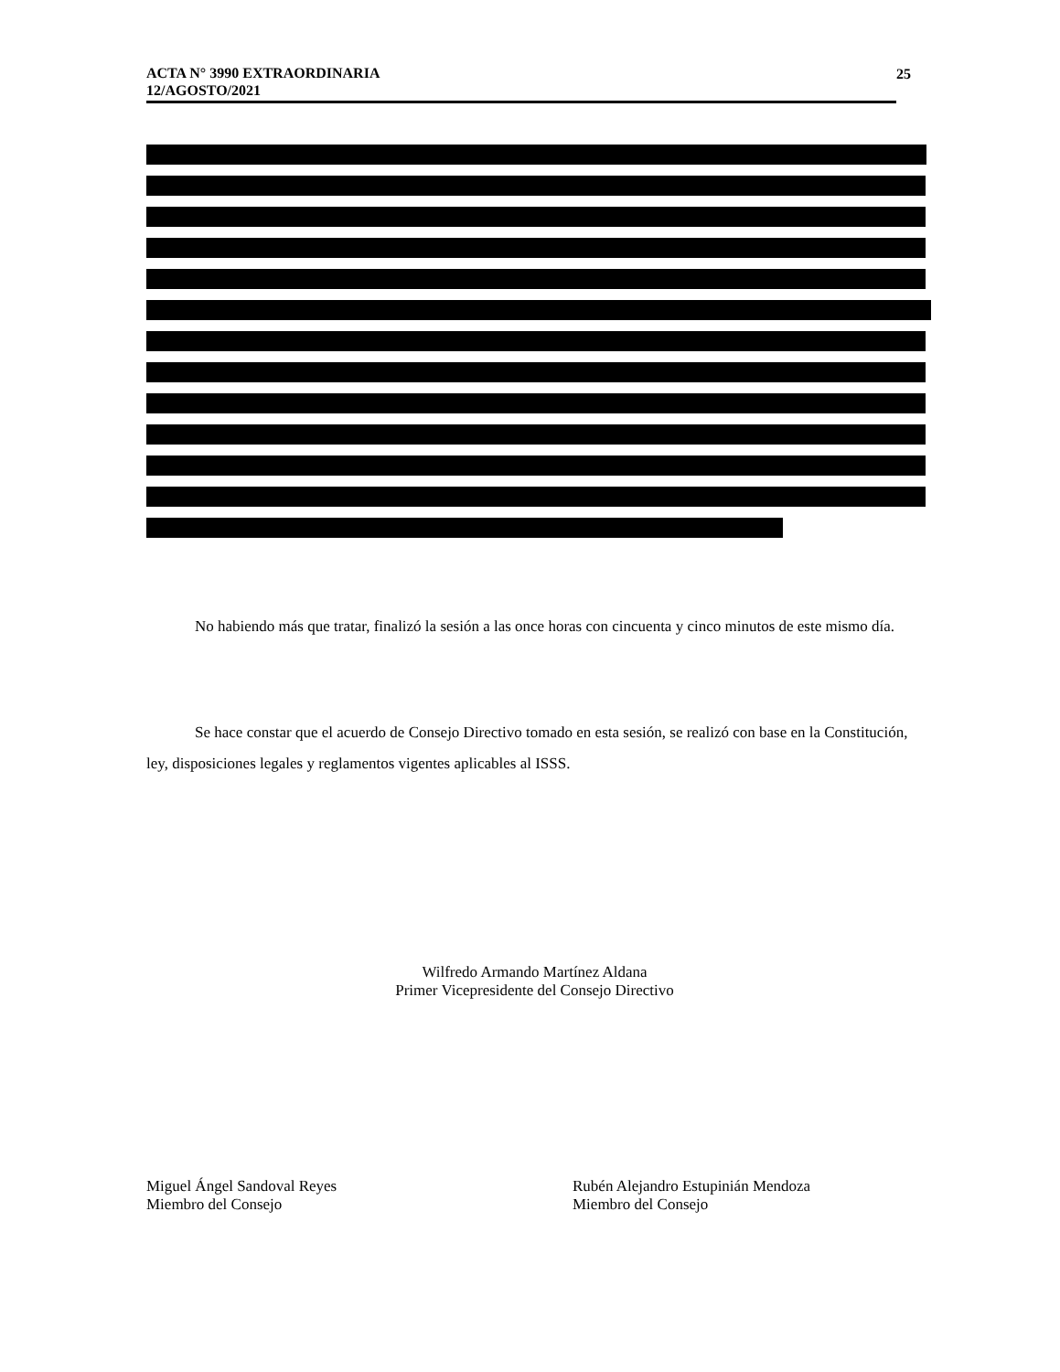ACTA N° 3990 EXTRAORDINARIA
12/AGOSTO/2021
25
No habiendo más que tratar, finalizó la sesión a las once horas con cincuenta y cinco minutos de este mismo día.
Se hace constar que el acuerdo de Consejo Directivo tomado en esta sesión, se realizó con base en la Constitución, ley, disposiciones legales y reglamentos vigentes aplicables al ISSS.
Wilfredo Armando Martínez Aldana
Primer Vicepresidente del Consejo Directivo
Miguel Ángel Sandoval Reyes
Miembro del Consejo
Rubén Alejandro Estupinián Mendoza
Miembro del Consejo